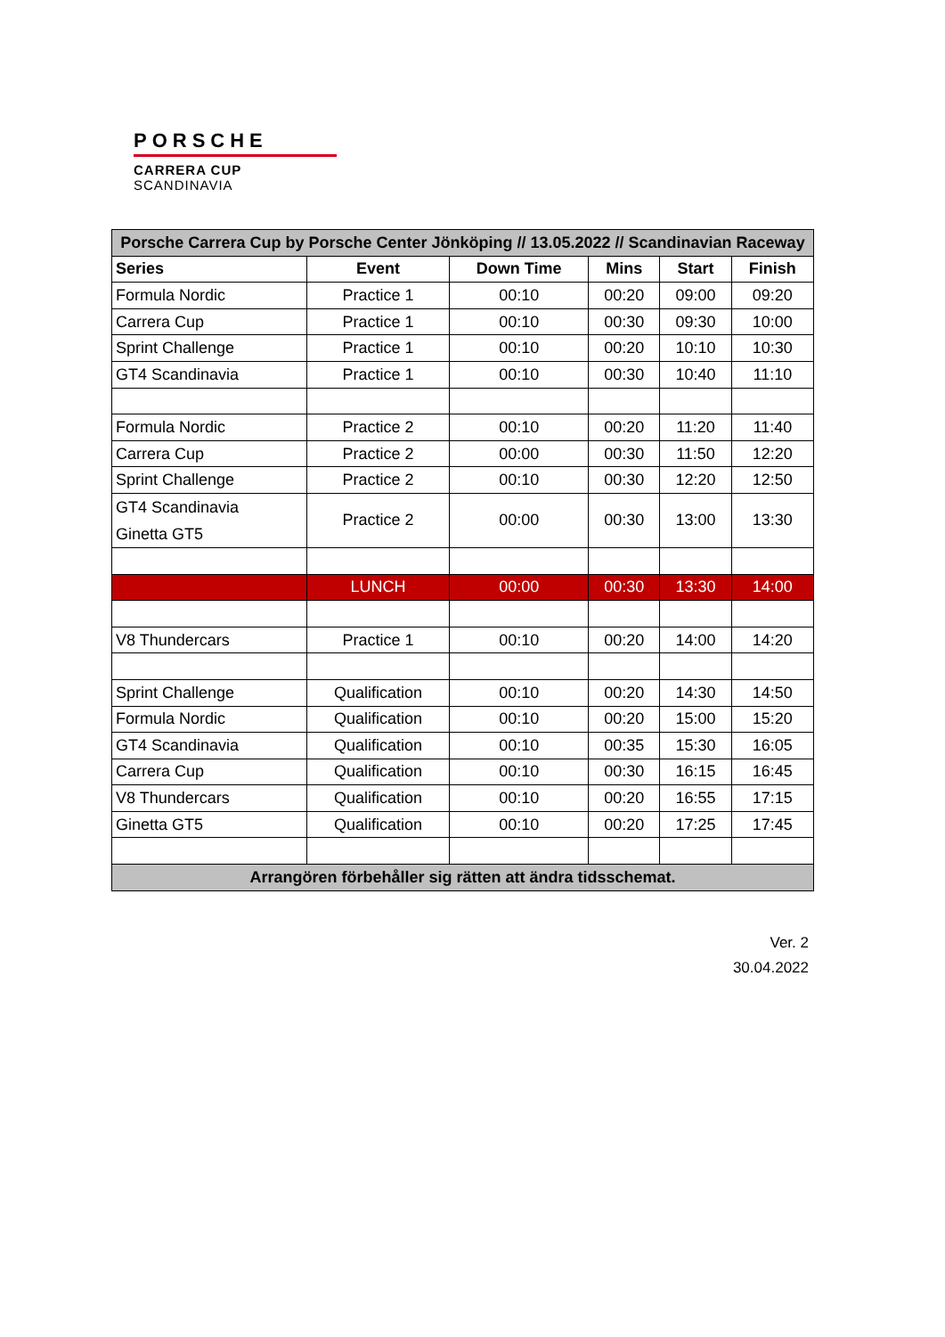PORSCHE
CARRERA CUP
SCANDINAVIA
| Porsche Carrera Cup by Porsche Center Jönköping // 13.05.2022 // Scandinavian Raceway | | | | | |
| Series | Event | Down Time | Mins | Start | Finish |
| Formula Nordic | Practice 1 | 00:10 | 00:20 | 09:00 | 09:20 |
| Carrera Cup | Practice 1 | 00:10 | 00:30 | 09:30 | 10:00 |
| Sprint Challenge | Practice 1 | 00:10 | 00:20 | 10:10 | 10:30 |
| GT4 Scandinavia | Practice 1 | 00:10 | 00:30 | 10:40 | 11:10 |
| Formula Nordic | Practice 2 | 00:10 | 00:20 | 11:20 | 11:40 |
| Carrera Cup | Practice 2 | 00:00 | 00:30 | 11:50 | 12:20 |
| Sprint Challenge | Practice 2 | 00:10 | 00:30 | 12:20 | 12:50 |
| GT4 Scandinavia Ginetta GT5 | Practice 2 | 00:00 | 00:30 | 13:00 | 13:30 |
| | LUNCH | 00:00 | 00:30 | 13:30 | 14:00 |
| V8 Thundercars | Practice 1 | 00:10 | 00:20 | 14:00 | 14:20 |
| Sprint Challenge | Qualification | 00:10 | 00:20 | 14:30 | 14:50 |
| Formula Nordic | Qualification | 00:10 | 00:20 | 15:00 | 15:20 |
| GT4 Scandinavia | Qualification | 00:10 | 00:35 | 15:30 | 16:05 |
| Carrera Cup | Qualification | 00:10 | 00:30 | 16:15 | 16:45 |
| V8 Thundercars | Qualification | 00:10 | 00:20 | 16:55 | 17:15 |
| Ginetta GT5 | Qualification | 00:10 | 00:20 | 17:25 | 17:45 |
| Arrangören förbehåller sig rätten att ändra tidsschemat. | | | | | |
Ver. 2
30.04.2022